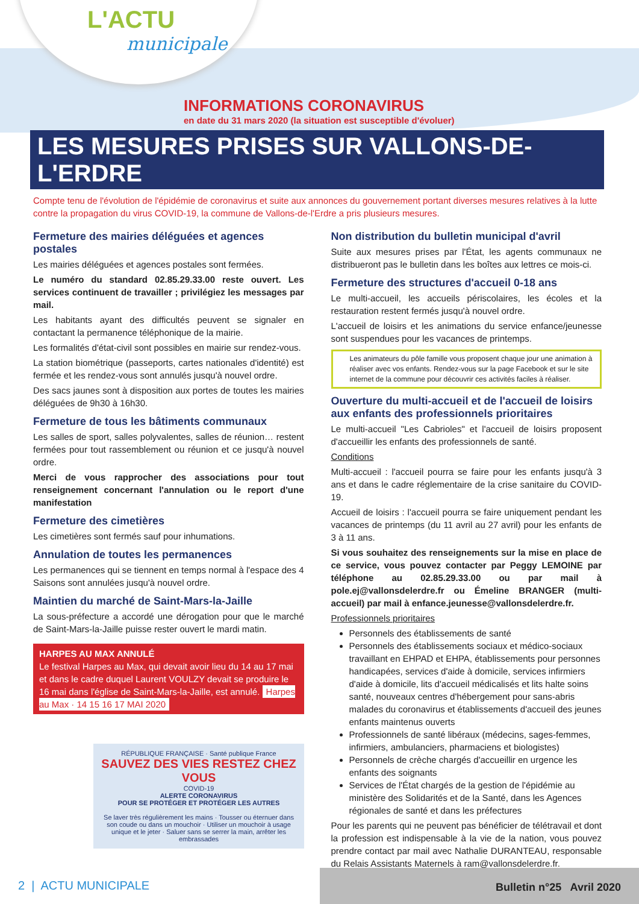L'ACTU
municipale
INFORMATIONS CORONAVIRUS
en date du 31 mars 2020 (la situation est susceptible d'évoluer)
LES MESURES PRISES SUR VALLONS-DE-L'ERDRE
Compte tenu de l'évolution de l'épidémie de coronavirus et suite aux annonces du gouvernement portant diverses mesures relatives à la lutte contre la propagation du virus COVID-19, la commune de Vallons-de-l'Erdre a pris plusieurs mesures.
Fermeture des mairies déléguées et agences postales
Les mairies déléguées et agences postales sont fermées.
Le numéro du standard 02.85.29.33.00 reste ouvert. Les services continuent de travailler ; privilégiez les messages par mail.
Les habitants ayant des difficultés peuvent se signaler en contactant la permanence téléphonique de la mairie.
Les formalités d'état-civil sont possibles en mairie sur rendez-vous.
La station biométrique (passeports, cartes nationales d'identité) est fermée et les rendez-vous sont annulés jusqu'à nouvel ordre.
Des sacs jaunes sont à disposition aux portes de toutes les mairies déléguées de 9h30 à 16h30.
Fermeture de tous les bâtiments communaux
Les salles de sport, salles polyvalentes, salles de réunion… restent fermées pour tout rassemblement ou réunion et ce jusqu'à nouvel ordre.
Merci de vous rapprocher des associations pour tout renseignement concernant l'annulation ou le report d'une manifestation
Fermeture des cimetières
Les cimetières sont fermés sauf pour inhumations.
Annulation de toutes les permanences
Les permanences qui se tiennent en temps normal à l'espace des 4 Saisons sont annulées jusqu'à nouvel ordre.
Maintien du marché de Saint-Mars-la-Jaille
La sous-préfecture a accordé une dérogation pour que le marché de Saint-Mars-la-Jaille puisse rester ouvert le mardi matin.
HARPES AU MAX ANNULÉ
Le festival Harpes au Max, qui devait avoir lieu du 14 au 17 mai et dans le cadre duquel Laurent VOULZY devait se produire le 16 mai dans l'église de Saint-Mars-la-Jaille, est annulé. Harpes au Max · 14 15 16 17 MAI 2020
Non distribution du bulletin municipal d'avril
Suite aux mesures prises par l'État, les agents communaux ne distribueront pas le bulletin dans les boîtes aux lettres ce mois-ci.
Fermeture des structures d'accueil 0-18 ans
Le multi-accueil, les accueils périscolaires, les écoles et la restauration restent fermés jusqu'à nouvel ordre.
L'accueil de loisirs et les animations du service enfance/jeunesse sont suspendues pour les vacances de printemps.
Les animateurs du pôle famille vous proposent chaque jour une animation à réaliser avec vos enfants. Rendez-vous sur la page Facebook et sur le site internet de la commune pour découvrir ces activités faciles à réaliser.
Ouverture du multi-accueil et de l'accueil de loisirs aux enfants des professionnels prioritaires
Le multi-accueil "Les Cabrioles" et l'accueil de loisirs proposent d'accueillir les enfants des professionnels de santé.
Conditions
Multi-accueil : l'accueil pourra se faire pour les enfants jusqu'à 3 ans et dans le cadre réglementaire de la crise sanitaire du COVID-19.
Accueil de loisirs : l'accueil pourra se faire uniquement pendant les vacances de printemps (du 11 avril au 27 avril) pour les enfants de 3 à 11 ans.
Si vous souhaitez des renseignements sur la mise en place de ce service, vous pouvez contacter par Peggy LEMOINE par téléphone au 02.85.29.33.00 ou par mail à pole.ej@vallonsdelerdre.fr ou Émeline BRANGER (multi-accueil) par mail à enfance.jeunesse@vallonsdelerdre.fr.
Professionnels prioritaires
Personnels des établissements de santé
Personnels des établissements sociaux et médico-sociaux travaillant en EHPAD et EHPA, établissements pour personnes handicapées, services d'aide à domicile, services infirmiers d'aide à domicile, lits d'accueil médicalisés et lits halte soins santé, nouveaux centres d'hébergement pour sans-abris malades du coronavirus et établissements d'accueil des jeunes enfants maintenus ouverts
Professionnels de santé libéraux (médecins, sages-femmes, infirmiers, ambulanciers, pharmaciens et biologistes)
Personnels de crèche chargés d'accueillir en urgence les enfants des soignants
Services de l'État chargés de la gestion de l'épidémie au ministère des Solidarités et de la Santé, dans les Agences régionales de santé et dans les préfectures
Pour les parents qui ne peuvent pas bénéficier de télétravail et dont la profession est indispensable à la vie de la nation, vous pouvez prendre contact par mail avec Nathalie DURANTEAU, responsable du Relais Assistants Maternels à ram@vallonsdelerdre.fr.
RÉPUBLIQUE FRANÇAISE · Santé publique France
SAUVEZ DES VIES RESTEZ CHEZ VOUS
COVID-19
ALERTE CORONAVIRUS
POUR SE PROTÉGER ET PROTÉGER LES AUTRES
Se laver très régulièrement les mains · Tousser ou éternuer dans son coude ou dans un mouchoir · Utiliser un mouchoir à usage unique et le jeter · Saluer sans se serrer la main, arrêter les embrassades
2 | ACTU MUNICIPALE
Bulletin n°25 Avril 2020